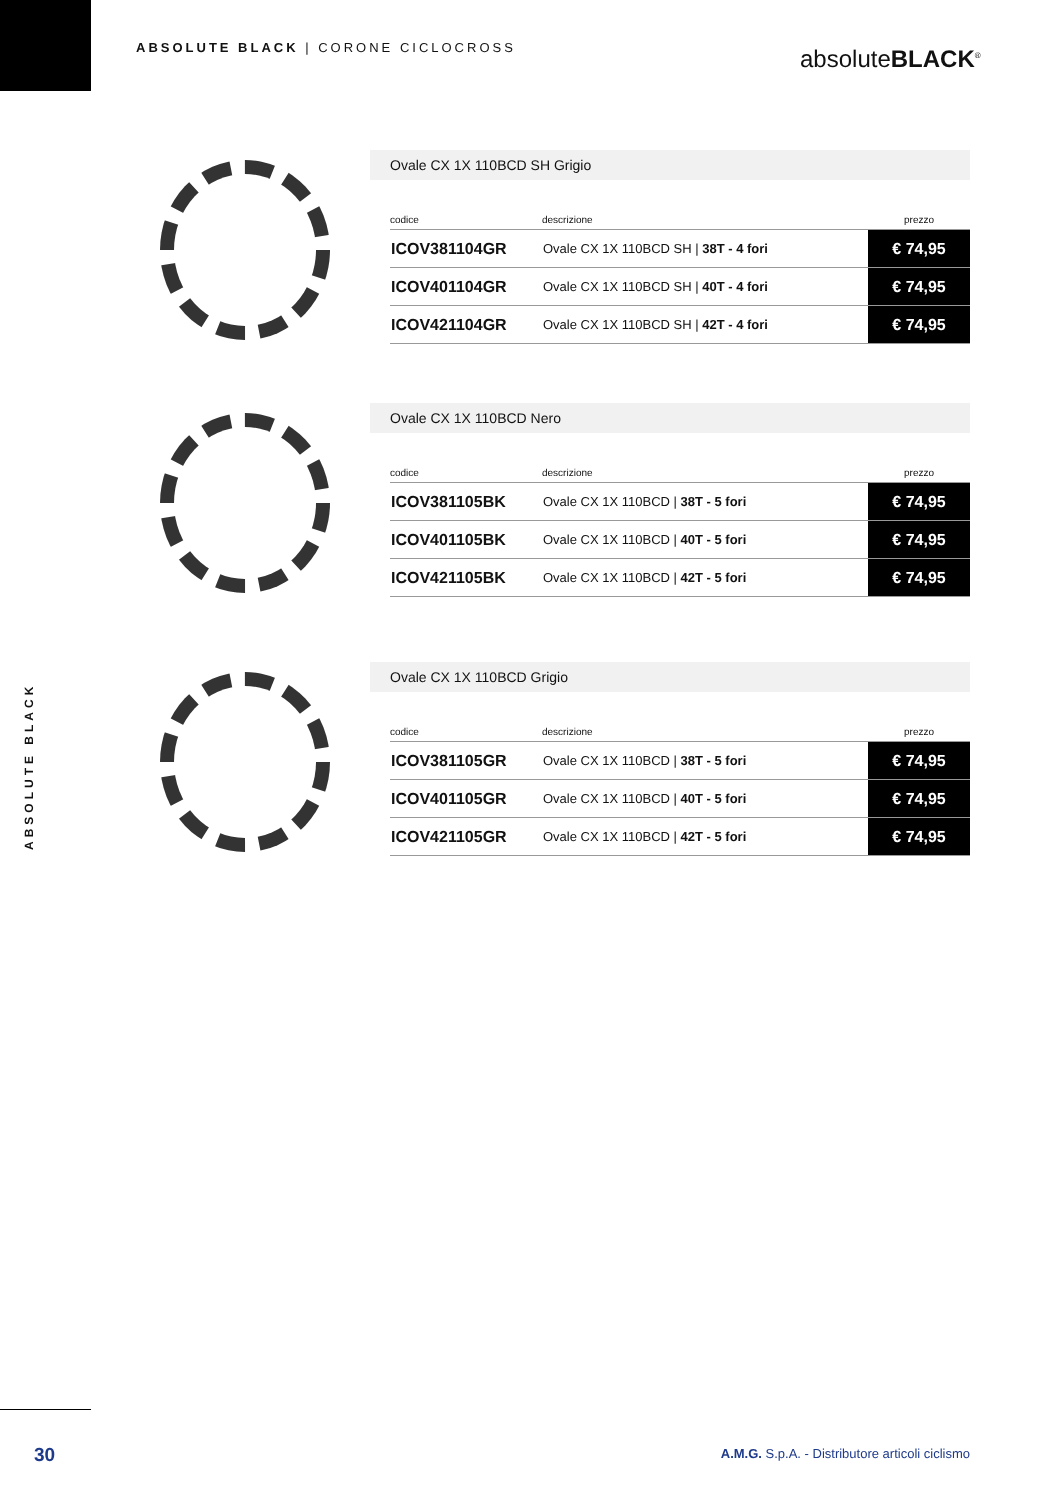ABSOLUTE BLACK | CORONE CICLOCROSS
absoluteBLACK<sup>®</sup>
ABSOLUTE BLACK
Ovale CX 1X 110BCD SH Grigio
| codice | descrizione | prezzo |
| --- | --- | --- |
| ICOV381104GR | Ovale CX 1X 110BCD SH / 38T - 4 fori | € 74,95 |
| ICOV401104GR | Ovale CX 1X 110BCD SH / 40T - 4 fori | € 74,95 |
| ICOV421104GR | Ovale CX 1X 110BCD SH / 42T - 4 fori | € 74,95 |
Ovale CX 1X 110BCD Nero
| codice | descrizione | prezzo |
| --- | --- | --- |
| ICOV381105BK | Ovale CX 1X 110BCD / 38T - 5 fori | € 74,95 |
| ICOV401105BK | Ovale CX 1X 110BCD / 40T - 5 fori | € 74,95 |
| ICOV421105BK | Ovale CX 1X 110BCD / 42T - 5 fori | € 74,95 |
Ovale CX 1X 110BCD Grigio
| codice | descrizione | prezzo |
| --- | --- | --- |
| ICOV381105GR | Ovale CX 1X 110BCD / 38T - 5 fori | € 74,95 |
| ICOV401105GR | Ovale CX 1X 110BCD / 40T - 5 fori | € 74,95 |
| ICOV421105GR | Ovale CX 1X 110BCD / 42T - 5 fori | € 74,95 |
30
A.M.G. S.p.A. - Distributore articoli ciclismo